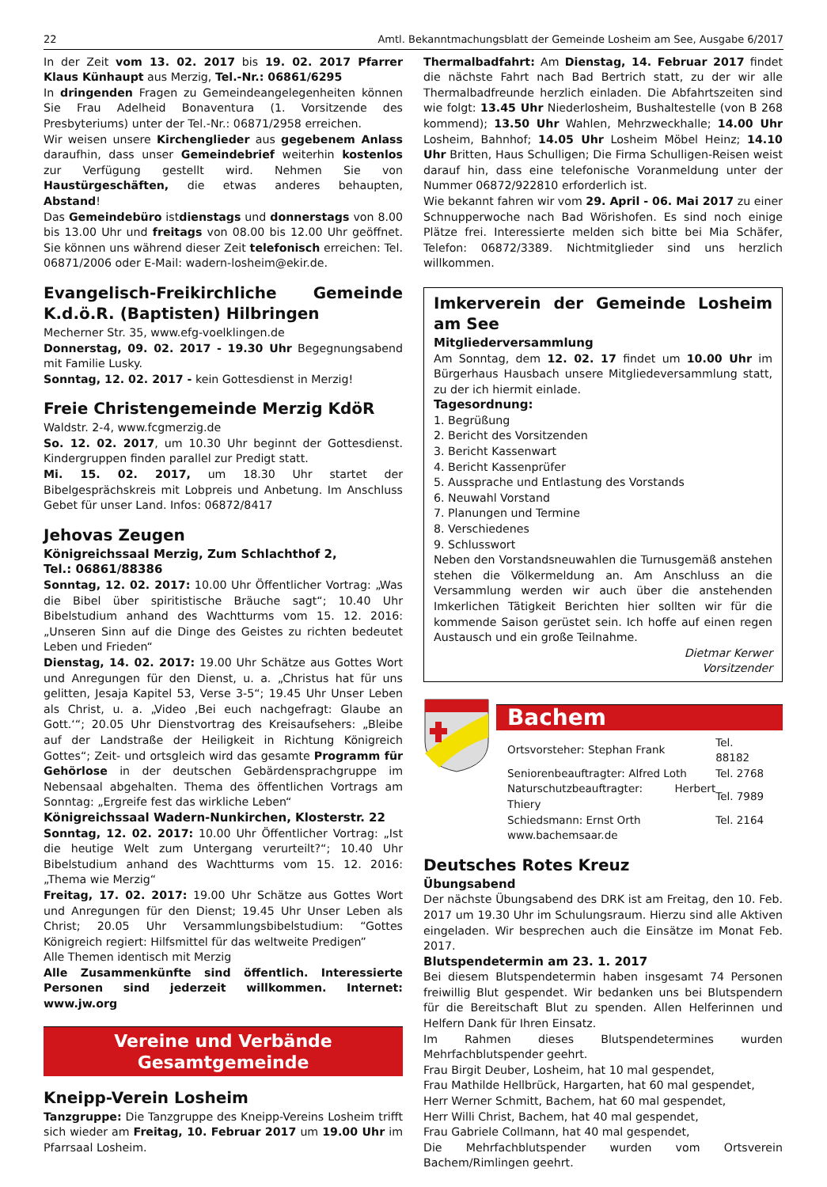22 Amtl. Bekanntmachungsblatt der Gemeinde Losheim am See, Ausgabe 6/2017
In der Zeit vom 13. 02. 2017 bis 19. 02. 2017 Pfarrer Klaus Künhaupt aus Merzig, Tel.-Nr.: 06861/6295
In dringenden Fragen zu Gemeindeangelegenheiten können Sie Frau Adelheid Bonaventura (1. Vorsitzende des Presbyteriums) unter der Tel.-Nr.: 06871/2958 erreichen.
Wir weisen unsere Kirchenglieder aus gegebenem Anlass daraufhin, dass unser Gemeindebrief weiterhin kostenlos zur Verfügung gestellt wird. Nehmen Sie von Haustürgeschäften, die etwas anderes behaupten, Abstand!
Das Gemeindebüro istdienstags und donnerstags von 8.00 bis 13.00 Uhr und freitags von 08.00 bis 12.00 Uhr geöffnet. Sie können uns während dieser Zeit telefonisch erreichen: Tel. 06871/2006 oder E-Mail: wadern-losheim@ekir.de.
Evangelisch-Freikirchliche Gemeinde K.d.ö.R. (Baptisten) Hilbringen
Mecherner Str. 35, www.efg-voelklingen.de
Donnerstag, 09. 02. 2017 - 19.30 Uhr Begegnungsabend mit Familie Lusky.
Sonntag, 12. 02. 2017 - kein Gottesdienst in Merzig!
Freie Christengemeinde Merzig KdöR
Waldstr. 2-4, www.fcgmerzig.de
So. 12. 02. 2017, um 10.30 Uhr beginnt der Gottesdienst. Kindergruppen finden parallel zur Predigt statt.
Mi. 15. 02. 2017, um 18.30 Uhr startet der Bibelgesprächskreis mit Lobpreis und Anbetung. Im Anschluss Gebet für unser Land. Infos: 06872/8417
Jehovas Zeugen
Königreichssaal Merzig, Zum Schlachthof 2,
Tel.: 06861/88386
Sonntag, 12. 02. 2017: 10.00 Uhr Öffentlicher Vortrag: „Was die Bibel über spiritistische Bräuche sagt“; 10.40 Uhr Bibelstudium anhand des Wachtturms vom 15. 12. 2016: „Unseren Sinn auf die Dinge des Geistes zu richten bedeutet Leben und Frieden“
Dienstag, 14. 02. 2017: 19.00 Uhr Schätze aus Gottes Wort und Anregungen für den Dienst, u. a. „Christus hat für uns gelitten, Jesaja Kapitel 53, Verse 3-5“; 19.45 Uhr Unser Leben als Christ, u. a. „Video ‚Bei euch nachgefragt: Glaube an Gott.‘“; 20.05 Uhr Dienstvortrag des Kreisaufsehers: „Bleibe auf der Landstraße der Heiligkeit in Richtung Königreich Gottes“; Zeit- und ortsgleich wird das gesamte Programm für Gehörlose in der deutschen Gebärdensprachgruppe im Nebensaal abgehalten. Thema des öffentlichen Vortrags am Sonntag: „Ergreife fest das wirkliche Leben“
Königreichssaal Wadern-Nunkirchen, Klosterstr. 22
Sonntag, 12. 02. 2017: 10.00 Uhr Öffentlicher Vortrag: „Ist die heutige Welt zum Untergang verurteilt?“; 10.40 Uhr Bibelstudium anhand des Wachtturms vom 15. 12. 2016: „Thema wie Merzig“
Freitag, 17. 02. 2017: 19.00 Uhr Schätze aus Gottes Wort und Anregungen für den Dienst; 19.45 Uhr Unser Leben als Christ; 20.05 Uhr Versammlungsbibelstudium: “Gottes Königreich regiert: Hilfsmittel für das weltweite Predigen”
Alle Themen identisch mit Merzig
Alle Zusammenkünfte sind öffentlich. Interessierte Personen sind jederzeit willkommen. Internet: www.jw.org
Vereine und Verbände
Gesamtgemeinde
Kneipp-Verein Losheim
Tanzgruppe: Die Tanzgruppe des Kneipp-Vereins Losheim trifft sich wieder am Freitag, 10. Februar 2017 um 19.00 Uhr im Pfarrsaal Losheim.
Thermalbadfahrt: Am Dienstag, 14. Februar 2017 findet die nächste Fahrt nach Bad Bertrich statt, zu der wir alle Thermalbadfreunde herzlich einladen. Die Abfahrtszeiten sind wie folgt: 13.45 Uhr Niederlosheim, Bushaltestelle (von B 268 kommend); 13.50 Uhr Wahlen, Mehrzweckhalle; 14.00 Uhr Losheim, Bahnhof; 14.05 Uhr Losheim Möbel Heinz; 14.10 Uhr Britten, Haus Schulligen; Die Firma Schulligen-Reisen weist darauf hin, dass eine telefonische Voranmeldung unter der Nummer 06872/922810 erforderlich ist.
Wie bekannt fahren wir vom 29. April - 06. Mai 2017 zu einer Schnupperwoche nach Bad Wörishofen. Es sind noch einige Plätze frei. Interessierte melden sich bitte bei Mia Schäfer, Telefon: 06872/3389. Nichtmitglieder sind uns herzlich willkommen.
Imkerverein der Gemeinde Losheim am See
Mitgliederversammlung
Am Sonntag, dem 12. 02. 17 findet um 10.00 Uhr im Bürgerhaus Hausbach unsere Mitgliedeversammlung statt, zu der ich hiermit einlade.
Tagesordnung:
1. Begrüßung
2. Bericht des Vorsitzenden
3. Bericht Kassenwart
4. Bericht Kassenprüfer
5. Aussprache und Entlastung des Vorstands
6. Neuwahl Vorstand
7. Planungen und Termine
8. Verschiedenes
9. Schlusswort
Neben den Vorstandsneuwahlen die Turnusgemäß anstehen stehen die Völkermeldung an. Am Anschluss an die Versammlung werden wir auch über die anstehenden Imkerlichen Tätigkeit Berichten hier sollten wir für die kommende Saison gerüstet sein. Ich hoffe auf einen regen Austausch und ein große Teilnahme.
Dietmar Kerwer
Vorsitzender
Bachem
| Ortsvorsteher: Stephan Frank | Tel. 88182 |
| Seniorenbeauftragter: Alfred Loth | Tel. 2768 |
| Naturschutzbeauftragter: Herbert Thiery | Tel. 7989 |
| Schiedsmann: Ernst Orth | Tel. 2164 |
| www.bachemsaar.de | |
Deutsches Rotes Kreuz
Übungsabend
Der nächste Übungsabend des DRK ist am Freitag, den 10. Feb. 2017 um 19.30 Uhr im Schulungsraum. Hierzu sind alle Aktiven eingeladen. Wir besprechen auch die Einsätze im Monat Feb. 2017.
Blutspendetermin am 23. 1. 2017
Bei diesem Blutspendetermin haben insgesamt 74 Personen freiwillig Blut gespendet. Wir bedanken uns bei Blutspendern für die Bereitschaft Blut zu spenden. Allen Helferinnen und Helfern Dank für Ihren Einsatz.
Im Rahmen dieses Blutspendetermines wurden Mehrfachblutspender geehrt.
Frau Birgit Deuber, Losheim, hat 10 mal gespendet,
Frau Mathilde Hellbrück, Hargarten, hat 60 mal gespendet,
Herr Werner Schmitt, Bachem, hat 60 mal gespendet,
Herr Willi Christ, Bachem, hat 40 mal gespendet,
Frau Gabriele Collmann, hat 40 mal gespendet,
Die Mehrfachblutspender wurden vom Ortsverein Bachem/Rimlingen geehrt.